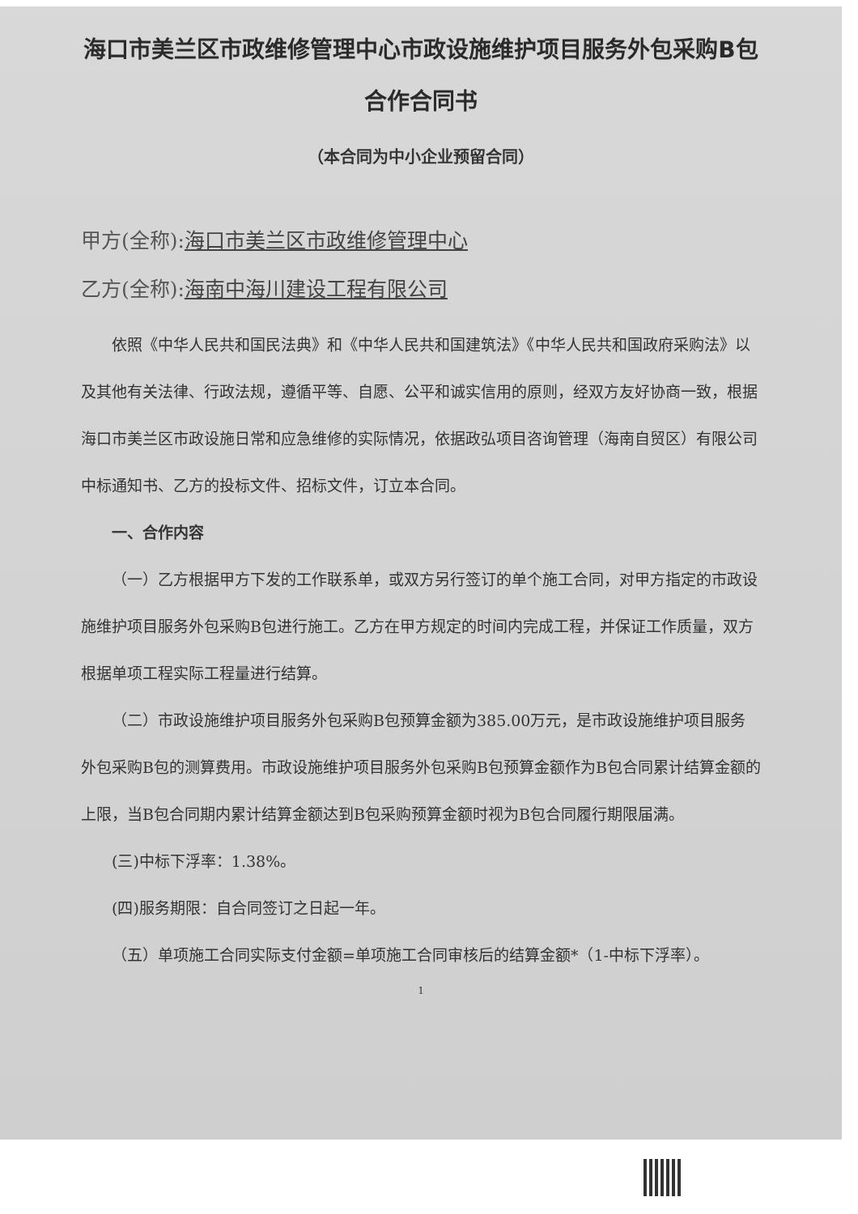海口市美兰区市政维修管理中心市政设施维护项目服务外包采购B包合作合同书
（本合同为中小企业预留合同）
甲方(全称):海口市美兰区市政维修管理中心
乙方(全称):海南中海川建设工程有限公司
依照《中华人民共和国民法典》和《中华人民共和国建筑法》《中华人民共和国政府采购法》以及其他有关法律、行政法规，遵循平等、自愿、公平和诚实信用的原则，经双方友好协商一致，根据海口市美兰区市政设施日常和应急维修的实际情况，依据政弘项目咨询管理（海南自贸区）有限公司中标通知书、乙方的投标文件、招标文件，订立本合同。
一、合作内容
（一）乙方根据甲方下发的工作联系单，或双方另行签订的单个施工合同，对甲方指定的市政设施维护项目服务外包采购B包进行施工。乙方在甲方规定的时间内完成工程，并保证工作质量，双方根据单项工程实际工程量进行结算。
（二）市政设施维护项目服务外包采购B包预算金额为385.00万元，是市政设施维护项目服务外包采购B包的测算费用。市政设施维护项目服务外包采购B包预算金额作为B包合同累计结算金额的上限，当B包合同期内累计结算金额达到B包采购预算金额时视为B包合同履行期限届满。
(三)中标下浮率：1.38%。
(四)服务期限：自合同签订之日起一年。
（五）单项施工合同实际支付金额=单项施工合同审核后的结算金额*（1-中标下浮率）。
1